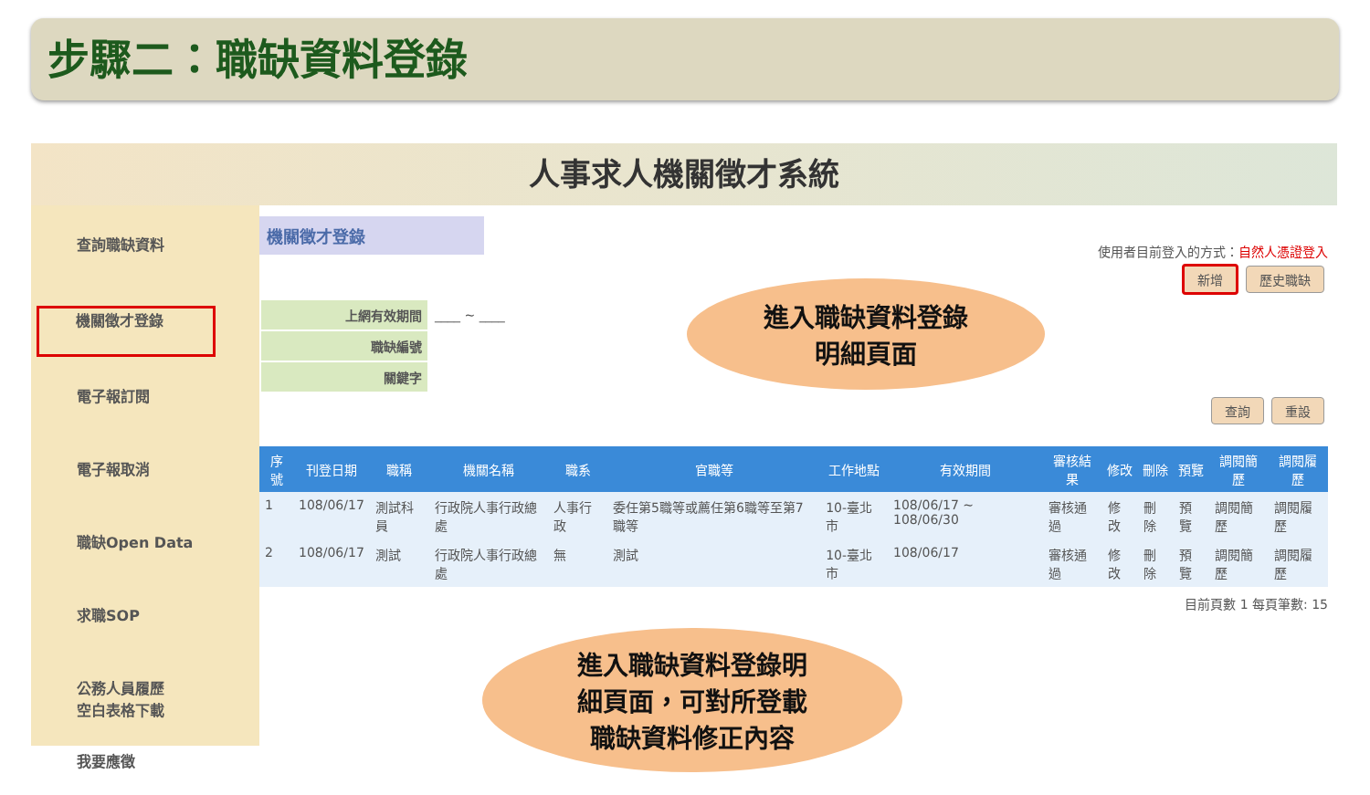步驟二：職缺資料登錄
人事求人機關徵才系統
查詢職缺資料
機關徵才登錄
電子報訂閱
電子報取消
職缺Open Data
求職SOP
公務人員履歷
空白表格下載
我要應徵
機關徵才登錄
使用者目前登入的方式：自然人憑證登入
新增 歷史職缺
| 上網有效期間 | ____ ~ ____ |
| 職缺編號 | |
| 關鍵字 | |
查詢 重設
| 序號 | 刊登日期 | 職稱 | 機關名稱 | 職系 | 官職等 | 工作地點 | 有效期間 | 審核結果 | 修改 | 刪除 | 預覽 | 調閱簡歷 | 調閱履歷 |
| --- | --- | --- | --- | --- | --- | --- | --- | --- | --- | --- | --- | --- | --- |
| 1 | 108/06/17 | 測試科員 | 行政院人事行政總處 | 人事行政 | 委任第5職等或薦任第6職等至第7職等 | 10-臺北市 | 108/06/17 ~ 108/06/30 | 審核通過 | 修改 | 刪除 | 預覽 | 調閱簡歷 | 調閱履歷 |
| 2 | 108/06/17 | 測試 | 行政院人事行政總處 | 無 | 測試 | 10-臺北市 | 108/06/17 | 審核通過 | 修改 | 刪除 | 預覽 | 調閱簡歷 | 調閱履歷 |
目前頁數 1 每頁筆數: 15
進入職缺資料登錄
明細頁面
進入職缺資料登錄明
細頁面，可對所登載
職缺資料修正內容